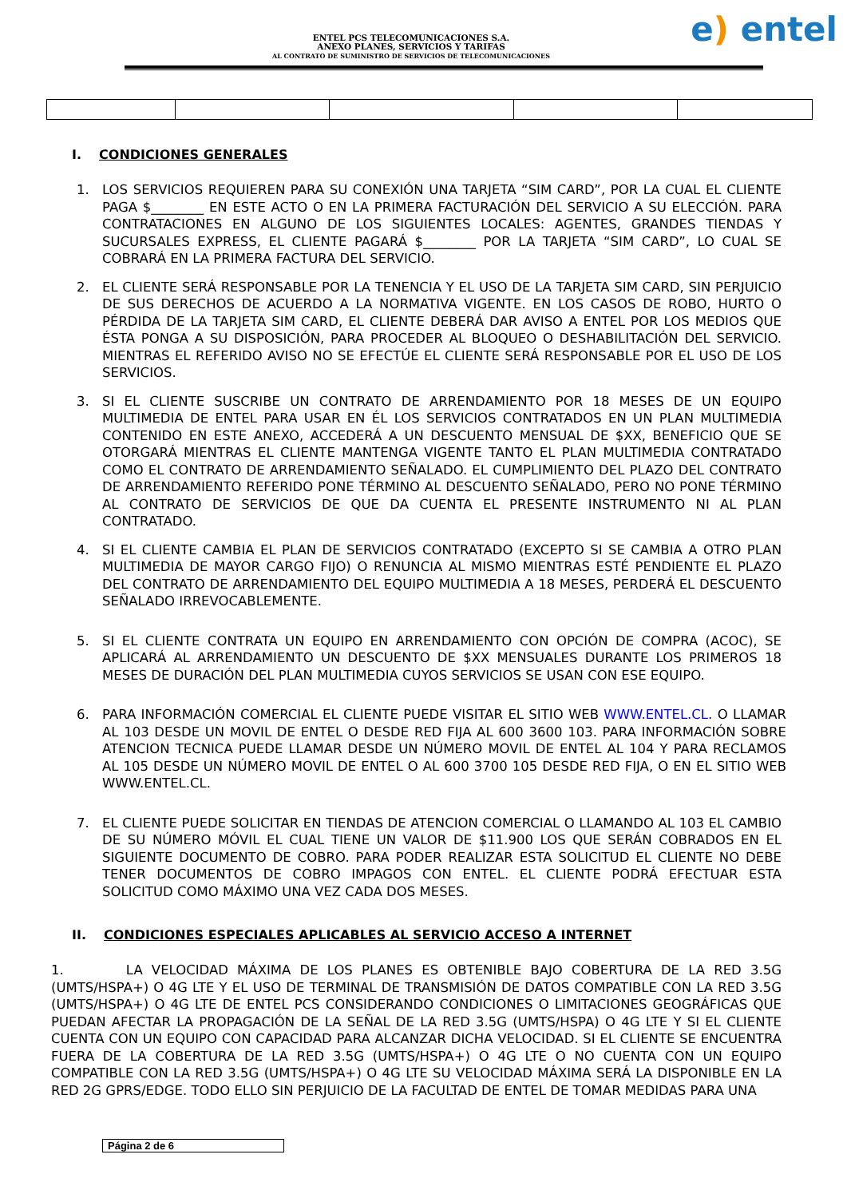ENTEL PCS TELECOMUNICACIONES S.A.
ANEXO PLANES, SERVICIOS Y TARIFAS
AL CONTRATO DE SUMINISTRO DE SERVICIOS DE TELECOMUNICACIONES
e) entel
I. CONDICIONES GENERALES
1. LOS SERVICIOS REQUIEREN PARA SU CONEXIÓN UNA TARJETA “SIM CARD”, POR LA CUAL EL CLIENTE PAGA $________ EN ESTE ACTO O EN LA PRIMERA FACTURACIÓN DEL SERVICIO A SU ELECCIÓN. PARA CONTRATACIONES EN ALGUNO DE LOS SIGUIENTES LOCALES: AGENTES, GRANDES TIENDAS Y SUCURSALES EXPRESS, EL CLIENTE PAGARÁ $________ POR LA TARJETA “SIM CARD”, LO CUAL SE COBRARÁ EN LA PRIMERA FACTURA DEL SERVICIO.
2. EL CLIENTE SERÁ RESPONSABLE POR LA TENENCIA Y EL USO DE LA TARJETA SIM CARD, SIN PERJUICIO DE SUS DERECHOS DE ACUERDO A LA NORMATIVA VIGENTE. EN LOS CASOS DE ROBO, HURTO O PÉRDIDA DE LA TARJETA SIM CARD, EL CLIENTE DEBERÁ DAR AVISO A ENTEL POR LOS MEDIOS QUE ÉSTA PONGA A SU DISPOSICIÓN, PARA PROCEDER AL BLOQUEO O DESHABILITACIÓN DEL SERVICIO. MIENTRAS EL REFERIDO AVISO NO SE EFECTÚE EL CLIENTE SERÁ RESPONSABLE POR EL USO DE LOS SERVICIOS.
3. SI EL CLIENTE SUSCRIBE UN CONTRATO DE ARRENDAMIENTO POR 18 MESES DE UN EQUIPO MULTIMEDIA DE ENTEL PARA USAR EN ÉL LOS SERVICIOS CONTRATADOS EN UN PLAN MULTIMEDIA CONTENIDO EN ESTE ANEXO, ACCEDERÁ A UN DESCUENTO MENSUAL DE $XX, BENEFICIO QUE SE OTORGARÁ MIENTRAS EL CLIENTE MANTENGA VIGENTE TANTO EL PLAN MULTIMEDIA CONTRATADO COMO EL CONTRATO DE ARRENDAMIENTO SEÑALADO. EL CUMPLIMIENTO DEL PLAZO DEL CONTRATO DE ARRENDAMIENTO REFERIDO PONE TÉRMINO AL DESCUENTO SEÑALADO, PERO NO PONE TÉRMINO AL CONTRATO DE SERVICIOS DE QUE DA CUENTA EL PRESENTE INSTRUMENTO NI AL PLAN CONTRATADO.
4. SI EL CLIENTE CAMBIA EL PLAN DE SERVICIOS CONTRATADO (EXCEPTO SI SE CAMBIA A OTRO PLAN MULTIMEDIA DE MAYOR CARGO FIJO) O RENUNCIA AL MISMO MIENTRAS ESTÉ PENDIENTE EL PLAZO DEL CONTRATO DE ARRENDAMIENTO DEL EQUIPO MULTIMEDIA A 18 MESES, PERDERÁ EL DESCUENTO SEÑALADO IRREVOCABLEMENTE.
5. SI EL CLIENTE CONTRATA UN EQUIPO EN ARRENDAMIENTO CON OPCIÓN DE COMPRA (ACOC), SE APLICARÁ AL ARRENDAMIENTO UN DESCUENTO DE $XX MENSUALES DURANTE LOS PRIMEROS 18 MESES DE DURACIÓN DEL PLAN MULTIMEDIA CUYOS SERVICIOS SE USAN CON ESE EQUIPO.
6. PARA INFORMACIÓN COMERCIAL EL CLIENTE PUEDE VISITAR EL SITIO WEB WWW.ENTEL.CL. O LLAMAR AL 103 DESDE UN MOVIL DE ENTEL O DESDE RED FIJA AL 600 3600 103. PARA INFORMACIÓN SOBRE ATENCION TECNICA PUEDE LLAMAR DESDE UN NÚMERO MOVIL DE ENTEL AL 104 Y PARA RECLAMOS AL 105 DESDE UN NÚMERO MOVIL DE ENTEL O AL 600 3700 105 DESDE RED FIJA, O EN EL SITIO WEB WWW.ENTEL.CL.
7. EL CLIENTE PUEDE SOLICITAR EN TIENDAS DE ATENCION COMERCIAL O LLAMANDO AL 103 EL CAMBIO DE SU NÚMERO MÓVIL EL CUAL TIENE UN VALOR DE $11.900 LOS QUE SERÁN COBRADOS EN EL SIGUIENTE DOCUMENTO DE COBRO. PARA PODER REALIZAR ESTA SOLICITUD EL CLIENTE NO DEBE TENER DOCUMENTOS DE COBRO IMPAGOS CON ENTEL. EL CLIENTE PODRÁ EFECTUAR ESTA SOLICITUD COMO MÁXIMO UNA VEZ CADA DOS MESES.
II. CONDICIONES ESPECIALES APLICABLES AL SERVICIO ACCESO A INTERNET
1. LA VELOCIDAD MÁXIMA DE LOS PLANES ES OBTENIBLE BAJO COBERTURA DE LA RED 3.5G (UMTS/HSPA+) O 4G LTE Y EL USO DE TERMINAL DE TRANSMISIÓN DE DATOS COMPATIBLE CON LA RED 3.5G (UMTS/HSPA+) O 4G LTE DE ENTEL PCS CONSIDERANDO CONDICIONES O LIMITACIONES GEOGRÁFICAS QUE PUEDAN AFECTAR LA PROPAGACIÓN DE LA SEÑAL DE LA RED 3.5G (UMTS/HSPA) O 4G LTE Y SI EL CLIENTE CUENTA CON UN EQUIPO CON CAPACIDAD PARA ALCANZAR DICHA VELOCIDAD. SI EL CLIENTE SE ENCUENTRA FUERA DE LA COBERTURA DE LA RED 3.5G (UMTS/HSPA+) O 4G LTE O NO CUENTA CON UN EQUIPO COMPATIBLE CON LA RED 3.5G (UMTS/HSPA+) O 4G LTE SU VELOCIDAD MÁXIMA SERÁ LA DISPONIBLE EN LA RED 2G GPRS/EDGE. TODO ELLO SIN PERJUICIO DE LA FACULTAD DE ENTEL DE TOMAR MEDIDAS PARA UNA
Página 2 de 6